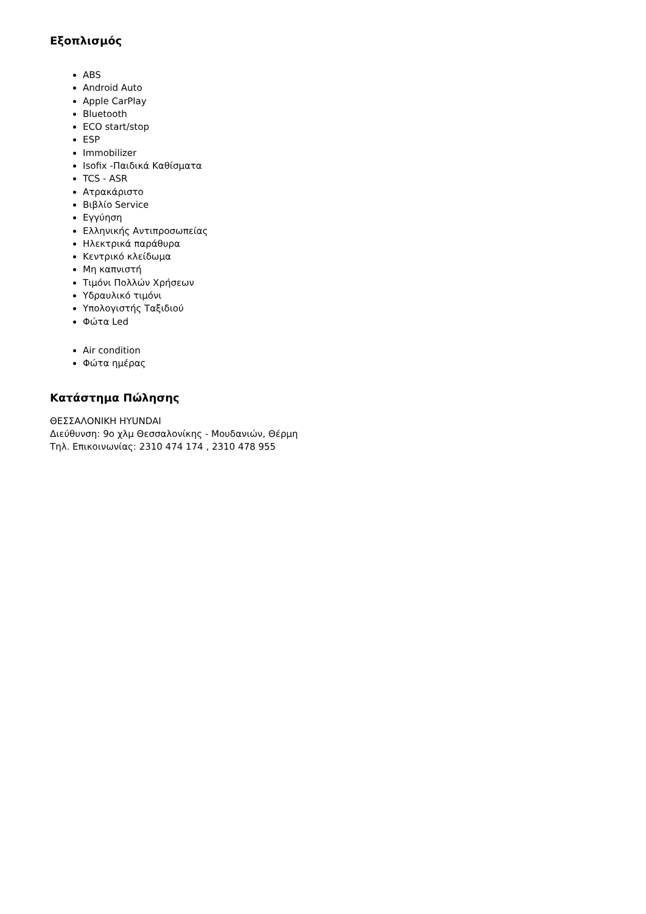Εξοπλισμός
ABS
Android Auto
Apple CarPlay
Bluetooth
ECO start/stop
ESP
Immobilizer
Isofix -Παιδικά Καθίσματα
TCS - ASR
Ατρακάριστο
Βιβλίο Service
Εγγύηση
Ελληνικής Αντιπροσωπείας
Ηλεκτρικά παράθυρα
Κεντρικό κλείδωμα
Μη καπνιστή
Τιμόνι Πολλών Χρήσεων
Υδραυλικό τιμόνι
Υπολογιστής Ταξιδιού
Φώτα Led
Air condition
Φώτα ημέρας
Κατάστημα Πώλησης
ΘΕΣΣΑΛΟΝΙΚΗ HYUNDAI
Διεύθυνση: 9ο χλμ Θεσσαλονίκης - Μουδανιών, Θέρμη
Τηλ. Επικοινωνίας: 2310 474 174 , 2310 478 955